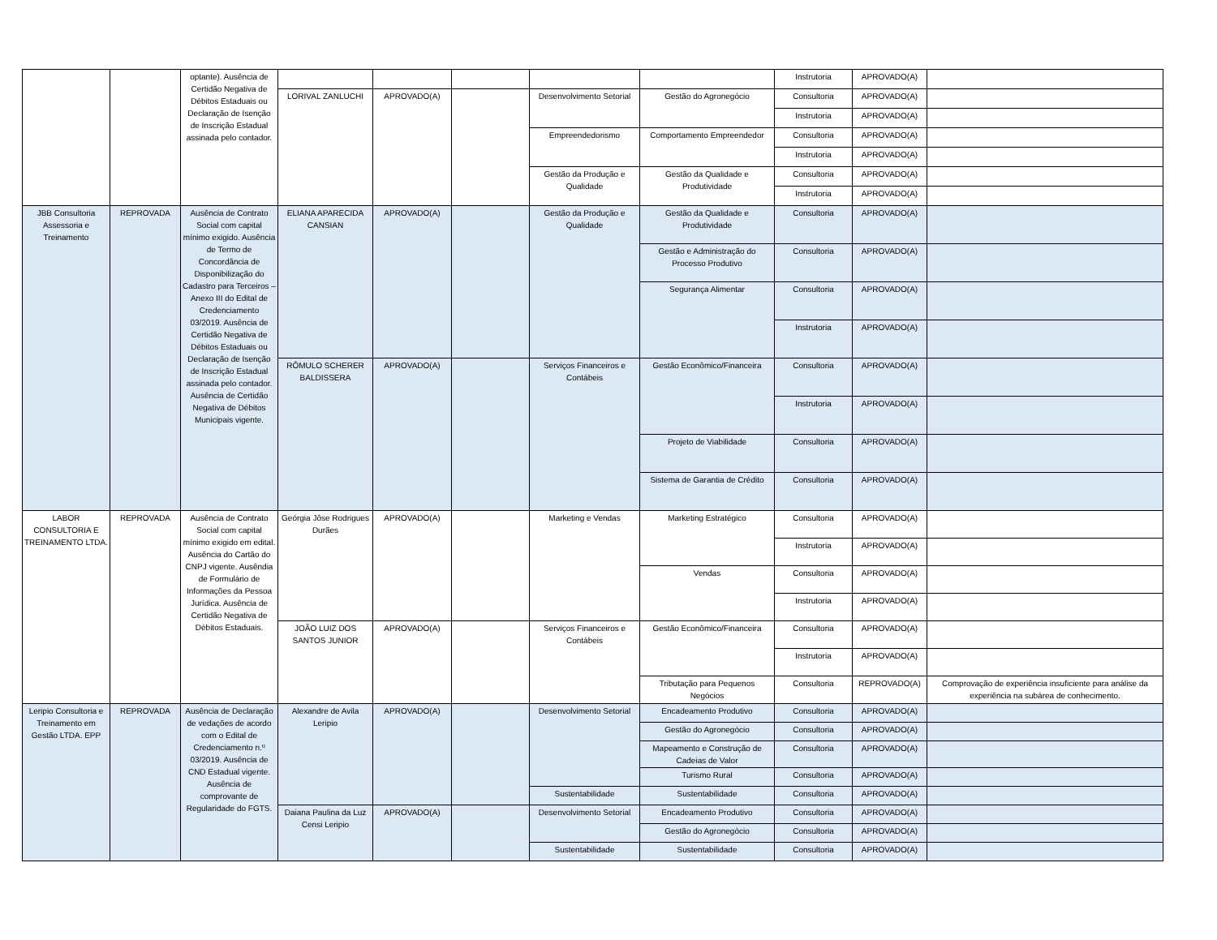| | | optante). Ausência de Certidão Negativa de Débitos Estaduais ou Declaração de Isenção de Inscrição Estadual assinada pelo contador. | | | | | | Instrutoria | APROVADO(A) | |
| | | | LORIVAL ZANLUCHI | APROVADO(A) | | Desenvolvimento Setorial | Gestão do Agronegócio | Consultoria | APROVADO(A) | |
| | | | | | | | | Instrutoria | APROVADO(A) | |
| | | | | | | Empreendedorismo | Comportamento Empreendedor | Consultoria | APROVADO(A) | |
| | | | | | | | | Instrutoria | APROVADO(A) | |
| | | | | | | Gestão da Produção e Qualidade | Gestão da Qualidade e Produtividade | Consultoria | APROVADO(A) | |
| | | | | | | | | Instrutoria | APROVADO(A) | |
| JBB Consultoria Assessoria e Treinamento | REPROVADA | Ausência de Contrato Social com capital mínimo exigido. Ausência de Termo de Concordância de Disponibilização do Cadastro para Terceiros – Anexo III do Edital de Credenciamento 03/2019. Ausência de Certidão Negativa de Débitos Estaduais ou Declaração de Isenção de Inscrição Estadual assinada pelo contador. Ausência de Certidão Negativa de Débitos Municipais vigente. | ELIANA APARECIDA CANSIAN | APROVADO(A) | | Gestão da Produção e Qualidade | Gestão da Qualidade e Produtividade | Consultoria | APROVADO(A) | |
| | | | | | | | Gestão e Administração do Processo Produtivo | Consultoria | APROVADO(A) | |
| | | | | | | | Segurança Alimentar | Consultoria | APROVADO(A) | |
| | | | | | | | | Instrutoria | APROVADO(A) | |
| | | | RÔMULO SCHERER BALDISSERA | APROVADO(A) | | Serviços Financeiros e Contábeis | Gestão Econômico/Financeira | Consultoria | APROVADO(A) | |
| | | | | | | | | Instrutoria | APROVADO(A) | |
| | | | | | | | Projeto de Viabilidade | Consultoria | APROVADO(A) | |
| | | | | | | | Sistema de Garantia de Crédito | Consultoria | APROVADO(A) | |
| LABOR CONSULTORIA E TREINAMENTO LTDA. | REPROVADA | Ausência de Contrato Social com capital mínimo exigido em edital. Ausência do Cartão do CNPJ vigente. Ausêndia de Formulário de Informações da Pessoa Jurídica. Ausência de Certidão Negativa de Débitos Estaduais. | Geórgia Jôse Rodrigues Durães | APROVADO(A) | | Marketing e Vendas | Marketing Estratégico | Consultoria | APROVADO(A) | |
| | | | | | | | | Instrutoria | APROVADO(A) | |
| | | | | | | | Vendas | Consultoria | APROVADO(A) | |
| | | | | | | | | Instrutoria | APROVADO(A) | |
| | | | JOÃO LUIZ DOS SANTOS JUNIOR | APROVADO(A) | | Serviços Financeiros e Contábeis | Gestão Econômico/Financeira | Consultoria | APROVADO(A) | |
| | | | | | | | | Instrutoria | APROVADO(A) | |
| | | | | | | | Tributação para Pequenos Negócios | Consultoria | REPROVADO(A) | Comprovação de experiência insuficiente para análise da experiência na subárea de conhecimento. |
| Leripio Consultoria e Treinamento em Gestão LTDA. EPP | REPROVADA | Ausência de Declaração de vedações de acordo com o Edital de Credenciamento n.º 03/2019. Ausência de CND Estadual vigente. Ausência de comprovante de Regularidade do FGTS. | Alexandre de Avila Leripio | APROVADO(A) | | Desenvolvimento Setorial | Encadeamento Produtivo | Consultoria | APROVADO(A) | |
| | | | | | | | Gestão do Agronegócio | Consultoria | APROVADO(A) | |
| | | | | | | | Mapeamento e Construção de Cadeias de Valor | Consultoria | APROVADO(A) | |
| | | | | | | | Turismo Rural | Consultoria | APROVADO(A) | |
| | | | | | | Sustentabilidade | Sustentabilidade | Consultoria | APROVADO(A) | |
| | | | Daiana Paulina da Luz Censi Leripio | APROVADO(A) | | Desenvolvimento Setorial | Encadeamento Produtivo | Consultoria | APROVADO(A) | |
| | | | | | | | Gestão do Agronegócio | Consultoria | APROVADO(A) | |
| | | | | | | Sustentabilidade | Sustentabilidade | Consultoria | APROVADO(A) | |